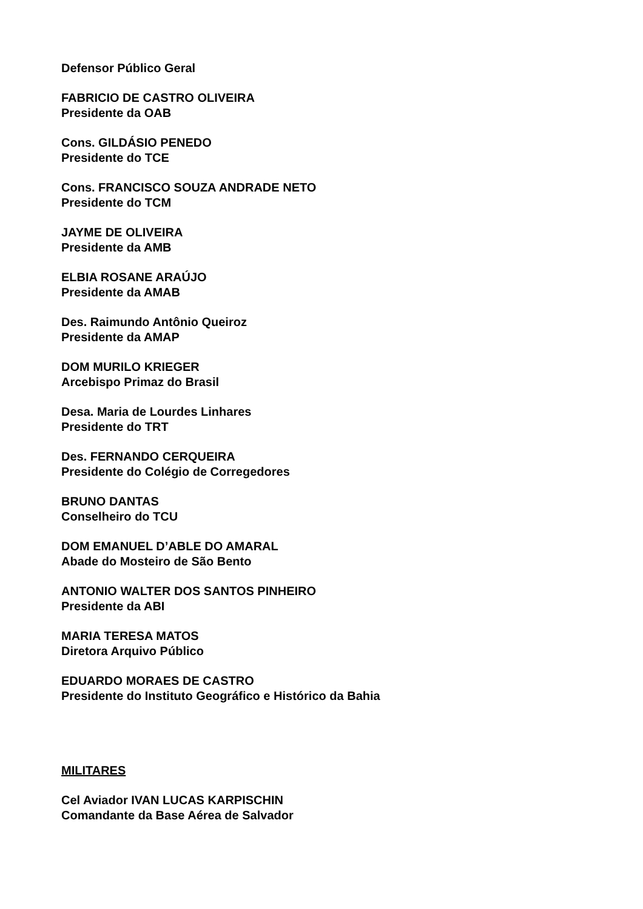Defensor Público Geral
FABRICIO DE CASTRO OLIVEIRA
Presidente da OAB
Cons. GILDÁSIO PENEDO
Presidente do TCE
Cons. FRANCISCO SOUZA ANDRADE NETO
Presidente do TCM
JAYME DE OLIVEIRA
Presidente da AMB
ELBIA ROSANE ARAÚJO
Presidente da AMAB
Des. Raimundo Antônio Queiroz
Presidente da AMAP
DOM MURILO KRIEGER
Arcebispo Primaz do Brasil
Desa. Maria de Lourdes Linhares
Presidente do TRT
Des. FERNANDO CERQUEIRA
Presidente do Colégio de Corregedores
BRUNO DANTAS
Conselheiro do TCU
DOM EMANUEL D’ABLE DO AMARAL
Abade do Mosteiro de São Bento
ANTONIO WALTER DOS SANTOS PINHEIRO
Presidente da ABI
MARIA TERESA MATOS
Diretora Arquivo Público
EDUARDO MORAES DE CASTRO
Presidente do Instituto Geográfico e Histórico da Bahia
MILITARES
Cel Aviador IVAN LUCAS KARPISCHIN
Comandante da Base Aérea de Salvador